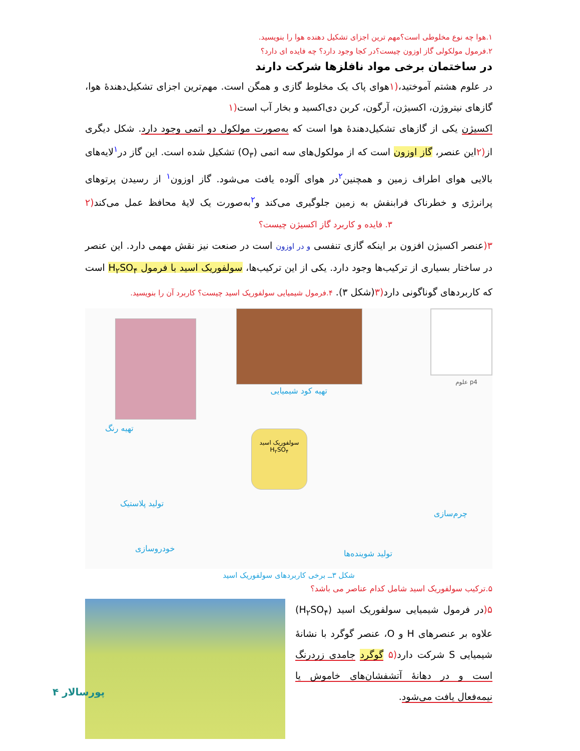۱.هوا چه نوع مخلوطی است؟مهم ترین اجزای تشکیل دهنده هوا را بنویسید.
۲.فرمول مولکولی گاز اوزون چیست؟در کجا وجود دارد؟ چه فایده ای دارد؟
در ساختمان برخی مواد نافلزها شرکت دارند
در علوم هشتم آموختید،(۱هوای پاک یک مخلوط گازی و همگن است. مهم‌ترین اجزای تشکیل‌دهندهٔ هوا، گازهای نیتروژن، اکسیژن، آرگون، کربن دی‌اکسید و بخار آب است(۱
اکسیژن یکی از گازهای تشکیل‌دهندهٔ هوا است که به‌صورت مولکول دو اتمی وجود دارد. شکل دیگری از(۲این عنصر، گاز اوزون است که از مولکول‌های سه اتمی (O<sub>۳</sub>) تشکیل شده است. این گاز در<sup>۱</sup>لایه‌های بالایی هوای اطراف زمین و همچنین<sup>۲</sup>در هوای آلوده یافت می‌شود. گاز اوزون<sup>۱</sup> از رسیدن پرتوهای پرانرژی و خطرناک فرابنفش به زمین جلوگیری می‌کند و<sup>۲</sup>به‌صورت یک لایهٔ محافظ عمل می‌کند(۲ ۳. فایده و کاربرد گاز اکسیژن چیست؟
۳(عنصر اکسیژن افزون بر اینکه گازی تنفسی و در اوزون است در صنعت نیز نقش مهمی دارد. این عنصر در ساختار بسیاری از ترکیب‌ها وجود دارد. یکی از این ترکیب‌ها، سولفوریک اسید با فرمول H<sub>۲</sub>SO<sub>۴</sub> است که کاربردهای گوناگونی دارد(۳(شکل ۳). ۴.فرمول شیمیایی سولفوریک اسید چیست؟ کاربرد آن را بنویسید.
p4 علوم
تهیه کود شیمیایی
تهیه رنگ
سولفوریک اسید
H<sub>۲</sub>SO<sub>۴</sub>
تولید پلاستیک
چرم‌سازی
خودروسازی
تولید شوینده‌ها
شکل ۳ــ برخی کاربردهای سولفوریک اسید
۵.ترکیب سولفوریک اسید شامل کدام عناصر می باشد؟
۵(در فرمول شیمیایی سولفوریک اسید (H<sub>۲</sub>SO<sub>۴</sub>) علاوه بر عنصرهای H و O، عنصر گوگرد با نشانهٔ شیمیایی S شرکت دارد(۵ گوگرد جامدی زردرنگ است و در دهانهٔ آتشفشان‌های خاموش یا نیمه‌فعال یافت می‌شود.
پورسالار ۴